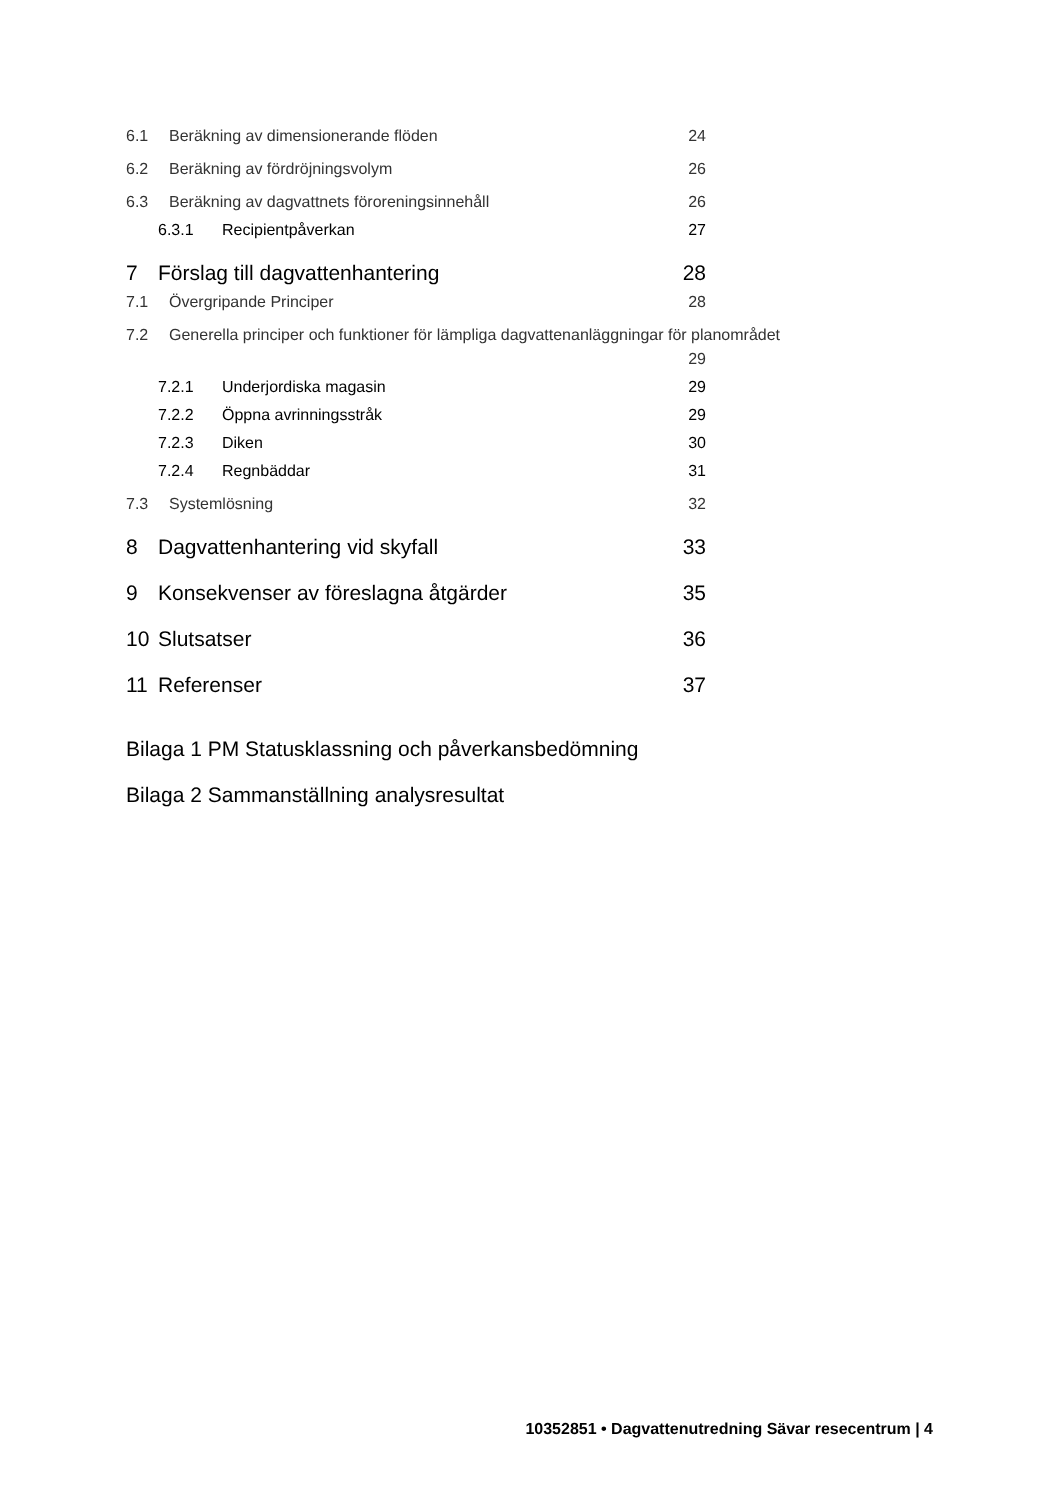6.1 Beräkning av dimensionerande flöden 24
6.2 Beräkning av fördröjningsvolym 26
6.3 Beräkning av dagvattnets föroreningsinnehåll 26
6.3.1 Recipientpåverkan 27
7 Förslag till dagvattenhantering 28
7.1 Övergripande Principer 28
7.2 Generella principer och funktioner för lämpliga dagvattenanläggningar för planområdet
29
7.2.1 Underjordiska magasin 29
7.2.2 Öppna avrinningsstråk 29
7.2.3 Diken 30
7.2.4 Regnbäddar 31
7.3 Systemlösning 32
8 Dagvattenhantering vid skyfall 33
9 Konsekvenser av föreslagna åtgärder 35
10 Slutsatser 36
11 Referenser 37
Bilaga 1 PM Statusklassning och påverkansbedömning
Bilaga 2 Sammanställning analysresultat
10352851 • Dagvattenutredning Sävar resecentrum | 4